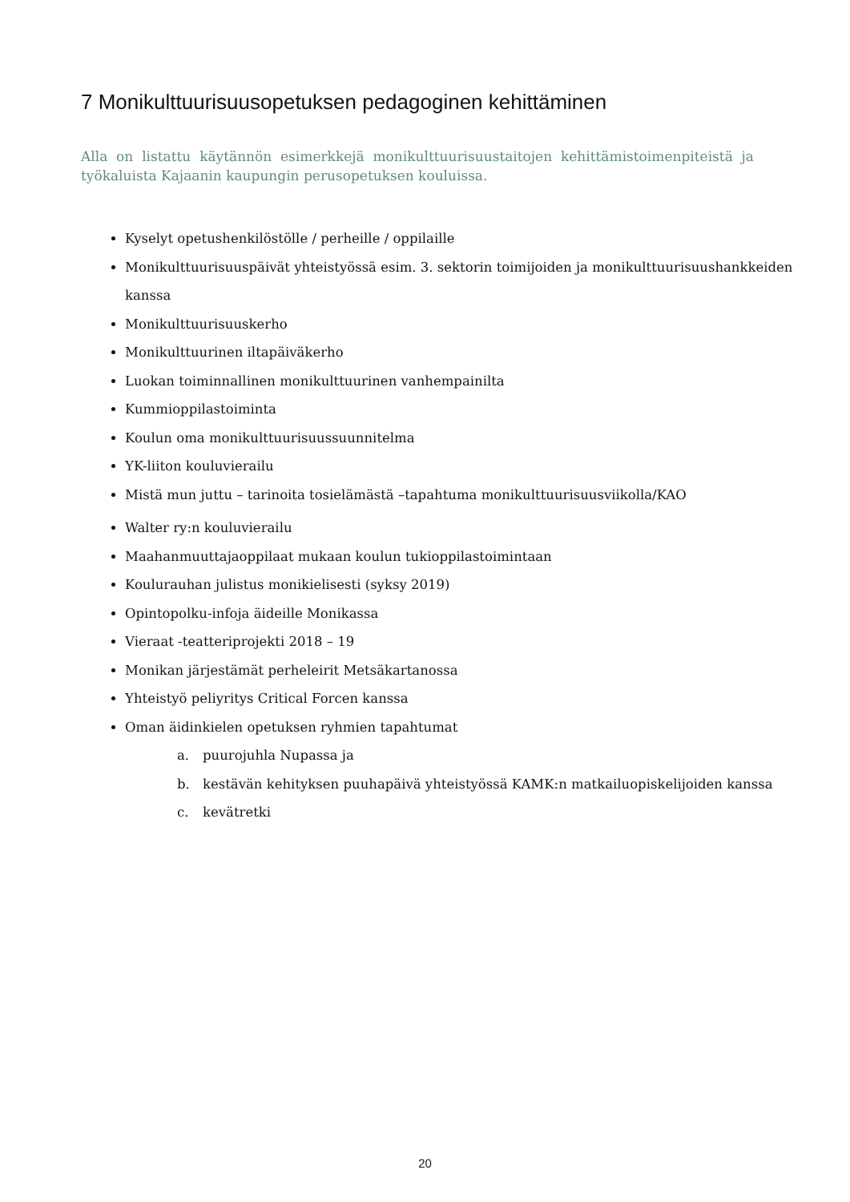7 Monikulttuurisuusopetuksen pedagoginen kehittäminen
Alla on listattu käytännön esimerkkejä monikulttuurisuustaitojen kehittämistoimenpiteistä ja työkaluista Kajaanin kaupungin perusopetuksen kouluissa.
Kyselyt opetushenkilöstölle / perheille / oppilaille
Monikulttuurisuuspäivät yhteistyössä esim. 3. sektorin toimijoiden ja monikulttuurisuushankkeiden kanssa
Monikulttuurisuuskerho
Monikulttuurinen iltapäiväkerho
Luokan toiminnallinen monikulttuurinen vanhempainilta
Kummioppilastoiminta
Koulun oma monikulttuurisuussuunnitelma
YK-liiton kouluvierailu
Mistä mun juttu – tarinoita tosielämästä –tapahtuma monikulttuurisuusviikolla/KAO
Walter ry:n kouluvierailu
Maahanmuuttajaoppilaat mukaan koulun tukioppilastoimintaan
Koulurauhan julistus monikielisesti (syksy 2019)
Opintopolku-infoja äideille Monikassa
Vieraat -teatteriprojekti 2018 – 19
Monikan järjestämät perheleirit Metsäkartanossa
Yhteistyö peliyritys Critical Forcen kanssa
Oman äidinkielen opetuksen ryhmien tapahtumat
a. puurojuhla Nupassa ja
b. kestävän kehityksen puuhapäivä yhteistyössä KAMK:n matkailuopiskelijoiden kanssa
c. kevätretki
20